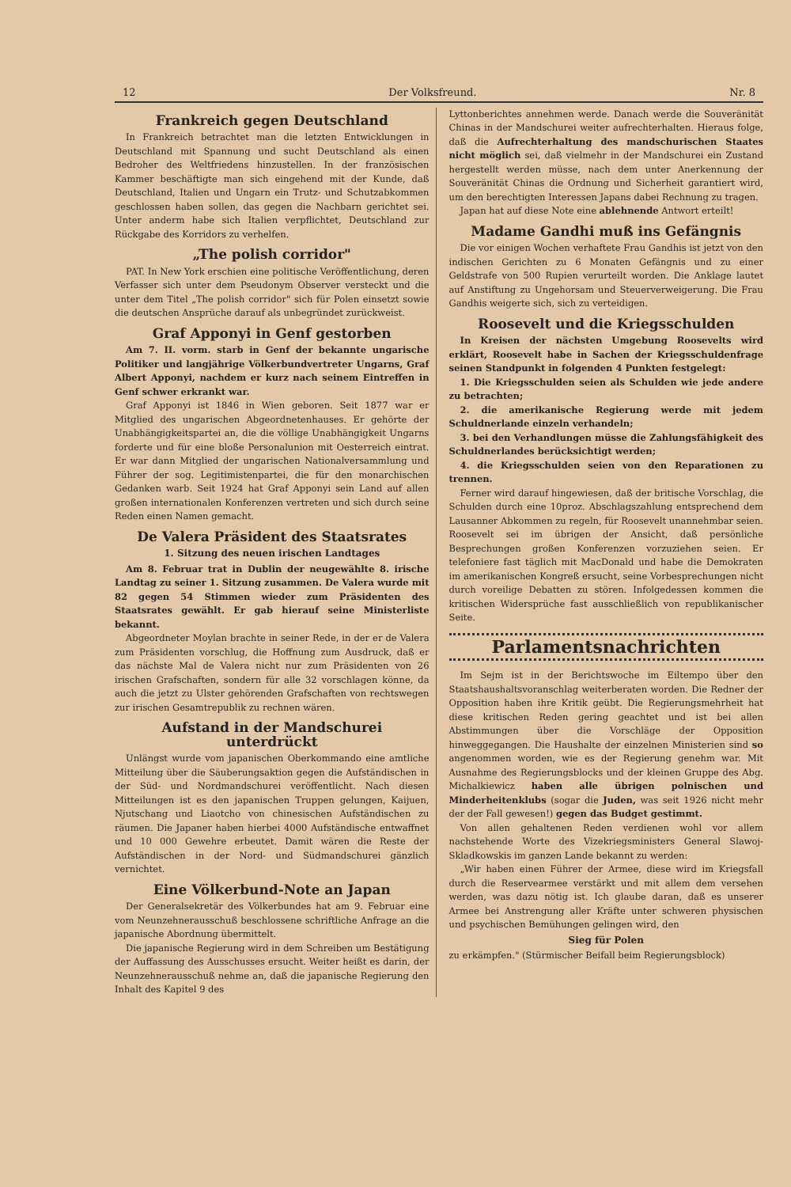12 Der Volksfreund. Nr. 8
Frankreich gegen Deutschland
In Frankreich betrachtet man die letzten Entwicklungen in Deutschland mit Spannung und sucht Deutschland als einen Bedroher des Weltfriedens hinzustellen. In der französischen Kammer beschäftigte man sich eingehend mit der Kunde, daß Deutschland, Italien und Ungarn ein Trutz- und Schutzabkommen geschlossen haben sollen, das gegen die Nachbarn gerichtet sei. Unter anderm habe sich Italien verpflichtet, Deutschland zur Rückgabe des Korridors zu verhelfen.
„The polish corridor"
PAT. In New York erschien eine politische Veröffentlichung, deren Verfasser sich unter dem Pseudonym Observer versteckt und die unter dem Titel „The polish corridor" sich für Polen einsetzt sowie die deutschen Ansprüche darauf als unbegründet zurückweist.
Graf Apponyi in Genf gestorben
Am 7. II. vorm. starb in Genf der bekannte ungarische Politiker und langjährige Völkerbundvertreter Ungarns, Graf Albert Apponyi, nachdem er kurz nach seinem Eintreffen in Genf schwer erkrankt war.
Graf Apponyi ist 1846 in Wien geboren. Seit 1877 war er Mitglied des ungarischen Abgeordnetenhauses. Er gehörte der Unabhängigkeitspartei an, die die völlige Unabhängigkeit Ungarns forderte und für eine bloße Personalunion mit Oesterreich eintrat. Er war dann Mitglied der ungarischen Nationalversammlung und Führer der sog. Legitimistenpartei, die für den monarchischen Gedanken warb. Seit 1924 hat Graf Apponyi sein Land auf allen großen internationalen Konferenzen vertreten und sich durch seine Reden einen Namen gemacht.
De Valera Präsident des Staatsrates
1. Sitzung des neuen irischen Landtages
Am 8. Februar trat in Dublin der neugewählte 8. irische Landtag zu seiner 1. Sitzung zusammen. De Valera wurde mit 82 gegen 54 Stimmen wieder zum Präsidenten des Staatsrates gewählt. Er gab hierauf seine Ministerliste bekannt.
Abgeordneter Moylan brachte in seiner Rede, in der er de Valera zum Präsidenten vorschlug, die Hoffnung zum Ausdruck, daß er das nächste Mal de Valera nicht nur zum Präsidenten von 26 irischen Grafschaften, sondern für alle 32 vorschlagen könne, da auch die jetzt zu Ulster gehörenden Grafschaften von rechtswegen zur irischen Gesamtrepublik zu rechnen wären.
Aufstand in der Mandschurei unterdrückt
Unlängst wurde vom japanischen Oberkommando eine amtliche Mitteilung über die Säuberungsaktion gegen die Aufständischen in der Süd- und Nordmandschurei veröffentlicht. Nach diesen Mitteilungen ist es den japanischen Truppen gelungen, Kaijuen, Njutschang und Liaotcho von chinesischen Aufständischen zu räumen. Die Japaner haben hierbei 4000 Aufständische entwaffnet und 10 000 Gewehre erbeutet. Damit wären die Reste der Aufständischen in der Nord- und Südmandschurei gänzlich vernichtet.
Eine Völkerbund-Note an Japan
Der Generalsekretär des Völkerbundes hat am 9. Februar eine vom Neunzehnerausschuß beschlossene schriftliche Anfrage an die japanische Abordnung übermittelt.
Die japanische Regierung wird in dem Schreiben um Bestätigung der Auffassung des Ausschusses ersucht. Weiter heißt es darin, der Neunzehnerausschuß nehme an, daß die japanische Regierung den Inhalt des Kapitel 9 des
Lyttonberichtes annehmen werde. Danach werde die Souveränität Chinas in der Mandschurei weiter aufrechterhalten. Hieraus folge, daß die Aufrechterhaltung des mandschurischen Staates nicht möglich sei, daß vielmehr in der Mandschurei ein Zustand hergestellt werden müsse, nach dem unter Anerkennung der Souveränität Chinas die Ordnung und Sicherheit garantiert wird, um den berechtigten Interessen Japans dabei Rechnung zu tragen.
Japan hat auf diese Note eine ablehnende Antwort erteilt!
Madame Gandhi muß ins Gefängnis
Die vor einigen Wochen verhaftete Frau Gandhis ist jetzt von den indischen Gerichten zu 6 Monaten Gefängnis und zu einer Geldstrafe von 500 Rupien verurteilt worden. Die Anklage lautet auf Anstiftung zu Ungehorsam und Steuerverweigerung. Die Frau Gandhis weigerte sich, sich zu verteidigen.
Roosevelt und die Kriegsschulden
In Kreisen der nächsten Umgebung Roosevelts wird erklärt, Roosevelt habe in Sachen der Kriegsschuldenfrage seinen Standpunkt in folgenden 4 Punkten festgelegt:
1. Die Kriegsschulden seien als Schulden wie jede andere zu betrachten;
2. die amerikanische Regierung werde mit jedem Schuldnerlande einzeln verhandeln;
3. bei den Verhandlungen müsse die Zahlungsfähigkeit des Schuldnerlandes berücksichtigt werden;
4. die Kriegsschulden seien von den Reparationen zu trennen.
Ferner wird darauf hingewiesen, daß der britische Vorschlag, die Schulden durch eine 10proz. Abschlagszahlung entsprechend dem Lausanner Abkommen zu regeln, für Roosevelt unannehmbar seien. Roosevelt sei im übrigen der Ansicht, daß persönliche Besprechungen großen Konferenzen vorzuziehen seien. Er telefoniere fast täglich mit MacDonald und habe die Demokraten im amerikanischen Kongreß ersucht, seine Vorbesprechungen nicht durch voreilige Debatten zu stören. Infolgedessen kommen die kritischen Widersprüche fast ausschließlich von republikanischer Seite.
Parlamentsnachrichten
Im Sejm ist in der Berichtswoche im Eiltempo über den Staatshaushaltsvoranschlag weiterberaten worden. Die Redner der Opposition haben ihre Kritik geübt. Die Regierungsmehrheit hat diese kritischen Reden gering geachtet und ist bei allen Abstimmungen über die Vorschläge der Opposition hinweggegangen. Die Haushalte der einzelnen Ministerien sind so angenommen worden, wie es der Regierung genehm war. Mit Ausnahme des Regierungsblocks und der kleinen Gruppe des Abg. Michalkiewicz haben alle übrigen polnischen und Minderheitenklubs (sogar die Juden, was seit 1926 nicht mehr der der Fall gewesen!) gegen das Budget gestimmt.
Von allen gehaltenen Reden verdienen wohl vor allem nachstehende Worte des Vizekriegsministers General Slawoj-Skladkowskis im ganzen Lande bekannt zu werden:
„Wir haben einen Führer der Armee, diese wird im Kriegsfall durch die Reservearmee verstärkt und mit allem dem versehen werden, was dazu nötig ist. Ich glaube daran, daß es unserer Armee bei Anstrengung aller Kräfte unter schweren physischen und psychischen Bemühungen gelingen wird, den
Sieg für Polen
zu erkämpfen." (Stürmischer Beifall beim Regierungsblock)